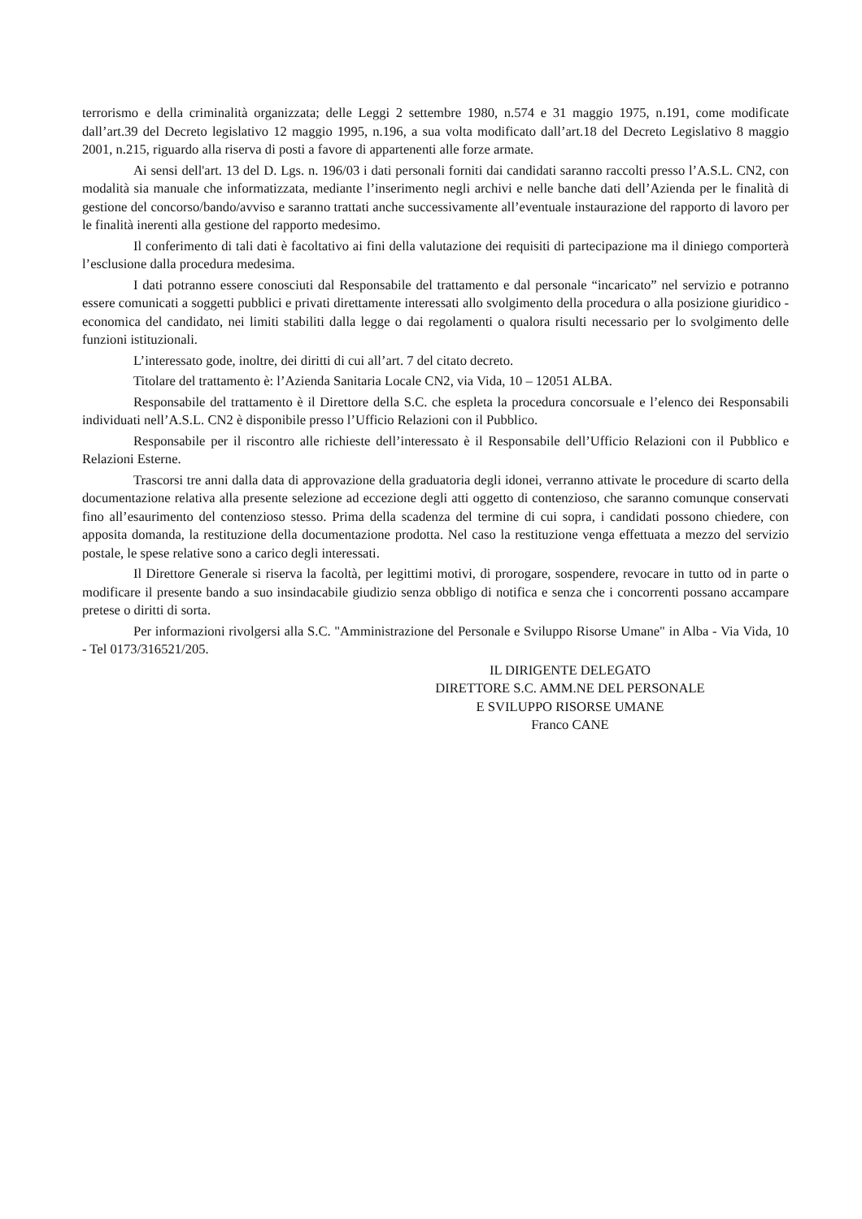terrorismo e della criminalità organizzata; delle Leggi 2 settembre 1980, n.574 e 31 maggio 1975, n.191, come modificate dall’art.39 del Decreto legislativo 12 maggio 1995, n.196, a sua volta modificato dall’art.18 del Decreto Legislativo 8 maggio 2001, n.215, riguardo alla riserva di posti a favore di appartenenti alle forze armate.
Ai sensi dell'art. 13 del D. Lgs. n. 196/03 i dati personali forniti dai candidati saranno raccolti presso l’A.S.L. CN2, con modalità sia manuale che informatizzata, mediante l’inserimento negli archivi e nelle banche dati dell’Azienda per le finalità di gestione del concorso/bando/avviso e saranno trattati anche successivamente all’eventuale instaurazione del rapporto di lavoro per le finalità inerenti alla gestione del rapporto medesimo.
Il conferimento di tali dati è facoltativo ai fini della valutazione dei requisiti di partecipazione ma il diniego comporterà l’esclusione dalla procedura medesima.
I dati potranno essere conosciuti dal Responsabile del trattamento e dal personale “incaricato” nel servizio e potranno essere comunicati a soggetti pubblici e privati direttamente interessati allo svolgimento della procedura o alla posizione giuridico - economica del candidato, nei limiti stabiliti dalla legge o dai regolamenti o qualora risulti necessario per lo svolgimento delle funzioni istituzionali.
L’interessato gode, inoltre, dei diritti di cui all’art. 7 del citato decreto.
Titolare del trattamento è: l’Azienda Sanitaria Locale CN2, via Vida, 10 – 12051 ALBA.
Responsabile del trattamento è il Direttore della S.C. che espleta la procedura concorsuale e l’elenco dei Responsabili individuati nell’A.S.L. CN2 è disponibile presso l’Ufficio Relazioni con il Pubblico.
Responsabile per il riscontro alle richieste dell’interessato è il Responsabile dell’Ufficio Relazioni con il Pubblico e Relazioni Esterne.
Trascorsi tre anni dalla data di approvazione della graduatoria degli idonei, verranno attivate le procedure di scarto della documentazione relativa alla presente selezione ad eccezione degli atti oggetto di contenzioso, che saranno comunque conservati fino all’esaurimento del contenzioso stesso. Prima della scadenza del termine di cui sopra, i candidati possono chiedere, con apposita domanda, la restituzione della documentazione prodotta. Nel caso la restituzione venga effettuata a mezzo del servizio postale, le spese relative sono a carico degli interessati.
Il Direttore Generale si riserva la facoltà, per legittimi motivi, di prorogare, sospendere, revocare in tutto od in parte o modificare il presente bando a suo insindacabile giudizio senza obbligo di notifica e senza che i concorrenti possano accampare pretese o diritti di sorta.
Per informazioni rivolgersi alla S.C. "Amministrazione del Personale e Sviluppo Risorse Umane" in Alba - Via Vida, 10 - Tel 0173/316521/205.
IL DIRIGENTE DELEGATO
DIRETTORE S.C. AMM.NE DEL PERSONALE
E SVILUPPO RISORSE UMANE
Franco CANE